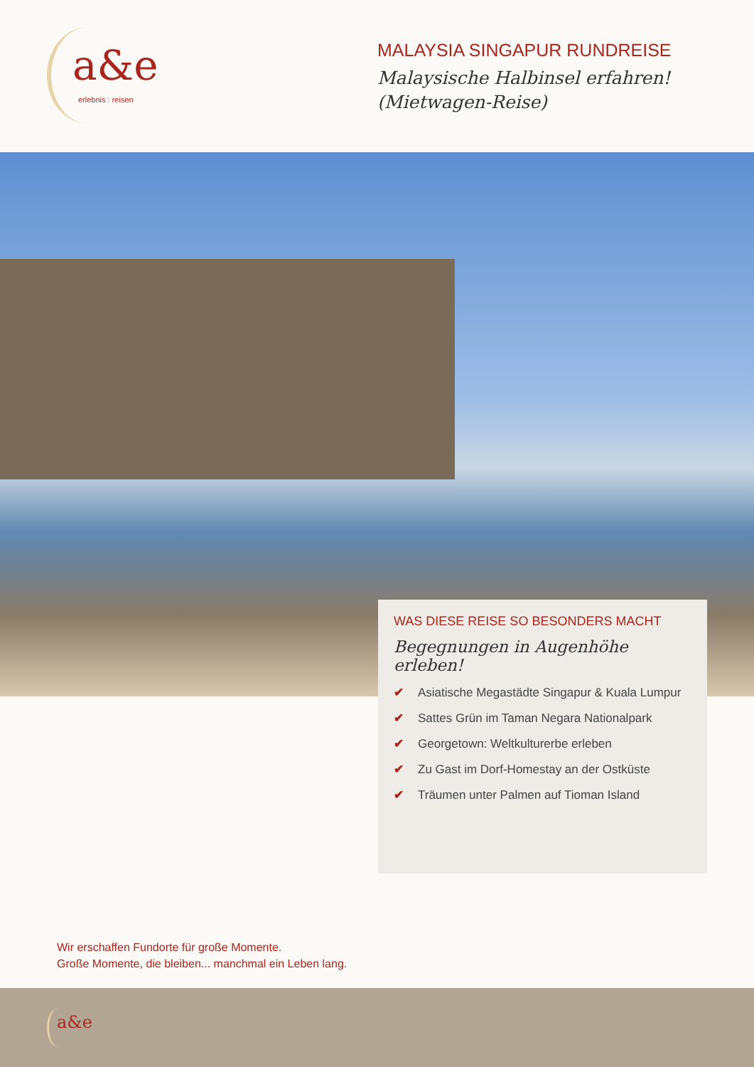a&e
erlebnis : reisen
MALAYSIA SINGAPUR RUNDREISE
Malaysische Halbinsel erfahren!
(Mietwagen-Reise)
WAS DIESE REISE SO BESONDERS MACHT
Begegnungen in Augenhöhe erleben!
✔ Asiatische Megastädte Singapur & Kuala Lumpur
✔ Sattes Grün im Taman Negara Nationalpark
✔ Georgetown: Weltkulturerbe erleben
✔ Zu Gast im Dorf-Homestay an der Ostküste
✔ Träumen unter Palmen auf Tioman Island
Wir erschaffen Fundorte für große Momente.
Große Momente, die bleiben... manchmal ein Leben lang.
a&e